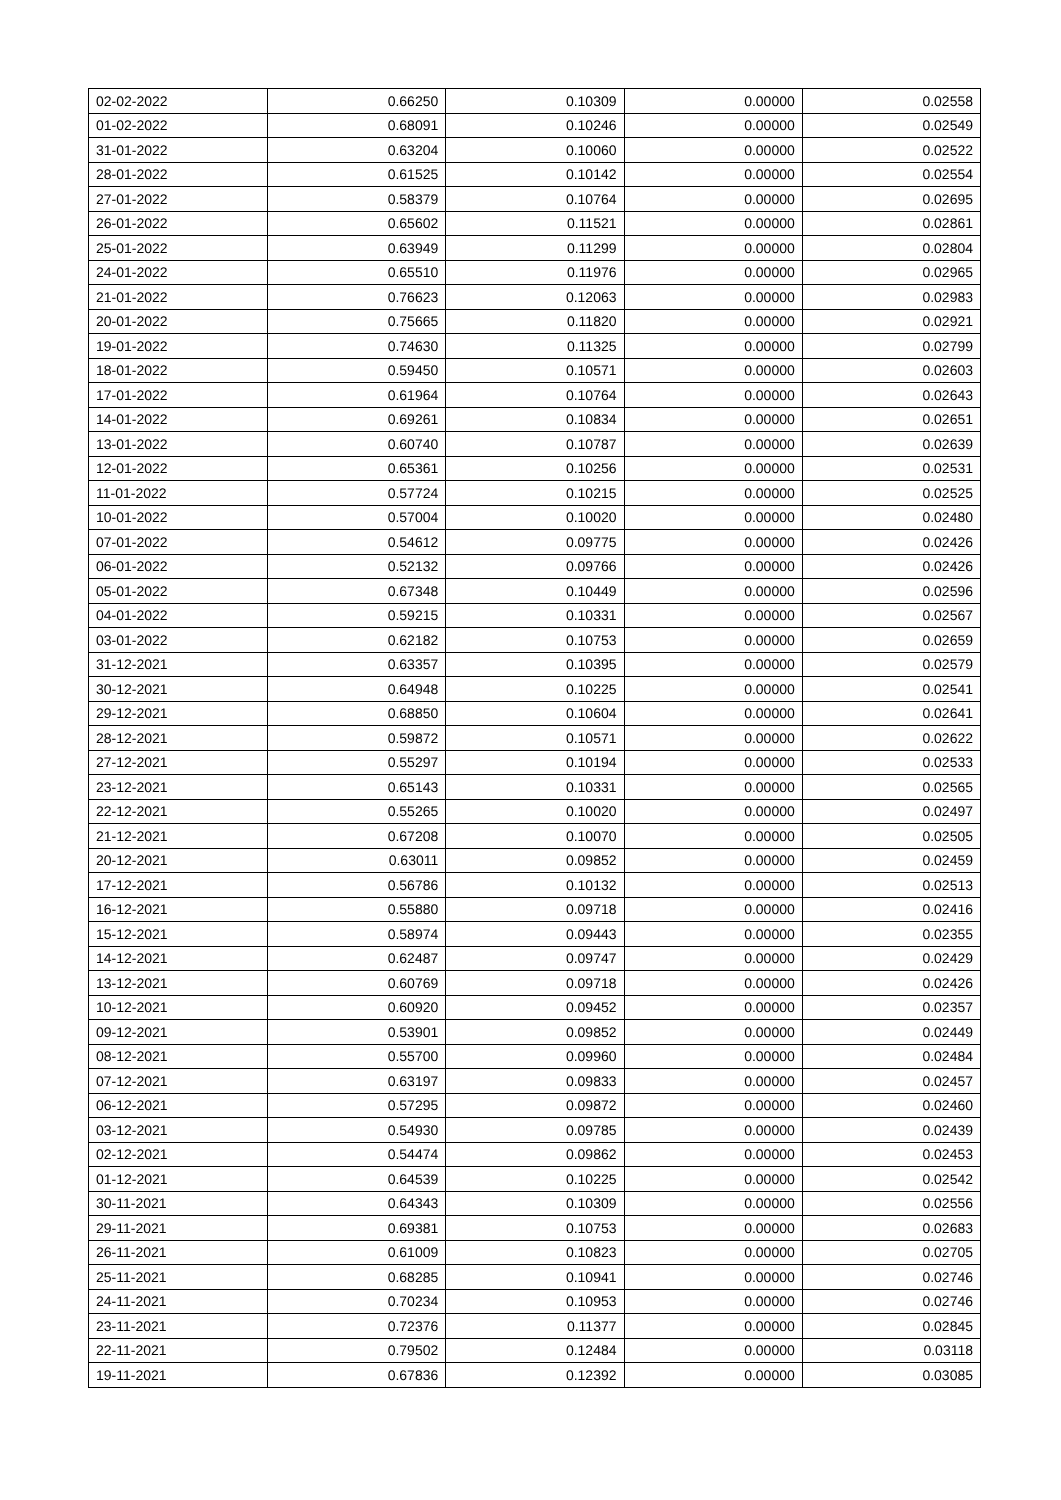| 02-02-2022 | 0.66250 | 0.10309 | 0.00000 | 0.02558 |
| 01-02-2022 | 0.68091 | 0.10246 | 0.00000 | 0.02549 |
| 31-01-2022 | 0.63204 | 0.10060 | 0.00000 | 0.02522 |
| 28-01-2022 | 0.61525 | 0.10142 | 0.00000 | 0.02554 |
| 27-01-2022 | 0.58379 | 0.10764 | 0.00000 | 0.02695 |
| 26-01-2022 | 0.65602 | 0.11521 | 0.00000 | 0.02861 |
| 25-01-2022 | 0.63949 | 0.11299 | 0.00000 | 0.02804 |
| 24-01-2022 | 0.65510 | 0.11976 | 0.00000 | 0.02965 |
| 21-01-2022 | 0.76623 | 0.12063 | 0.00000 | 0.02983 |
| 20-01-2022 | 0.75665 | 0.11820 | 0.00000 | 0.02921 |
| 19-01-2022 | 0.74630 | 0.11325 | 0.00000 | 0.02799 |
| 18-01-2022 | 0.59450 | 0.10571 | 0.00000 | 0.02603 |
| 17-01-2022 | 0.61964 | 0.10764 | 0.00000 | 0.02643 |
| 14-01-2022 | 0.69261 | 0.10834 | 0.00000 | 0.02651 |
| 13-01-2022 | 0.60740 | 0.10787 | 0.00000 | 0.02639 |
| 12-01-2022 | 0.65361 | 0.10256 | 0.00000 | 0.02531 |
| 11-01-2022 | 0.57724 | 0.10215 | 0.00000 | 0.02525 |
| 10-01-2022 | 0.57004 | 0.10020 | 0.00000 | 0.02480 |
| 07-01-2022 | 0.54612 | 0.09775 | 0.00000 | 0.02426 |
| 06-01-2022 | 0.52132 | 0.09766 | 0.00000 | 0.02426 |
| 05-01-2022 | 0.67348 | 0.10449 | 0.00000 | 0.02596 |
| 04-01-2022 | 0.59215 | 0.10331 | 0.00000 | 0.02567 |
| 03-01-2022 | 0.62182 | 0.10753 | 0.00000 | 0.02659 |
| 31-12-2021 | 0.63357 | 0.10395 | 0.00000 | 0.02579 |
| 30-12-2021 | 0.64948 | 0.10225 | 0.00000 | 0.02541 |
| 29-12-2021 | 0.68850 | 0.10604 | 0.00000 | 0.02641 |
| 28-12-2021 | 0.59872 | 0.10571 | 0.00000 | 0.02622 |
| 27-12-2021 | 0.55297 | 0.10194 | 0.00000 | 0.02533 |
| 23-12-2021 | 0.65143 | 0.10331 | 0.00000 | 0.02565 |
| 22-12-2021 | 0.55265 | 0.10020 | 0.00000 | 0.02497 |
| 21-12-2021 | 0.67208 | 0.10070 | 0.00000 | 0.02505 |
| 20-12-2021 | 0.63011 | 0.09852 | 0.00000 | 0.02459 |
| 17-12-2021 | 0.56786 | 0.10132 | 0.00000 | 0.02513 |
| 16-12-2021 | 0.55880 | 0.09718 | 0.00000 | 0.02416 |
| 15-12-2021 | 0.58974 | 0.09443 | 0.00000 | 0.02355 |
| 14-12-2021 | 0.62487 | 0.09747 | 0.00000 | 0.02429 |
| 13-12-2021 | 0.60769 | 0.09718 | 0.00000 | 0.02426 |
| 10-12-2021 | 0.60920 | 0.09452 | 0.00000 | 0.02357 |
| 09-12-2021 | 0.53901 | 0.09852 | 0.00000 | 0.02449 |
| 08-12-2021 | 0.55700 | 0.09960 | 0.00000 | 0.02484 |
| 07-12-2021 | 0.63197 | 0.09833 | 0.00000 | 0.02457 |
| 06-12-2021 | 0.57295 | 0.09872 | 0.00000 | 0.02460 |
| 03-12-2021 | 0.54930 | 0.09785 | 0.00000 | 0.02439 |
| 02-12-2021 | 0.54474 | 0.09862 | 0.00000 | 0.02453 |
| 01-12-2021 | 0.64539 | 0.10225 | 0.00000 | 0.02542 |
| 30-11-2021 | 0.64343 | 0.10309 | 0.00000 | 0.02556 |
| 29-11-2021 | 0.69381 | 0.10753 | 0.00000 | 0.02683 |
| 26-11-2021 | 0.61009 | 0.10823 | 0.00000 | 0.02705 |
| 25-11-2021 | 0.68285 | 0.10941 | 0.00000 | 0.02746 |
| 24-11-2021 | 0.70234 | 0.10953 | 0.00000 | 0.02746 |
| 23-11-2021 | 0.72376 | 0.11377 | 0.00000 | 0.02845 |
| 22-11-2021 | 0.79502 | 0.12484 | 0.00000 | 0.03118 |
| 19-11-2021 | 0.67836 | 0.12392 | 0.00000 | 0.03085 |